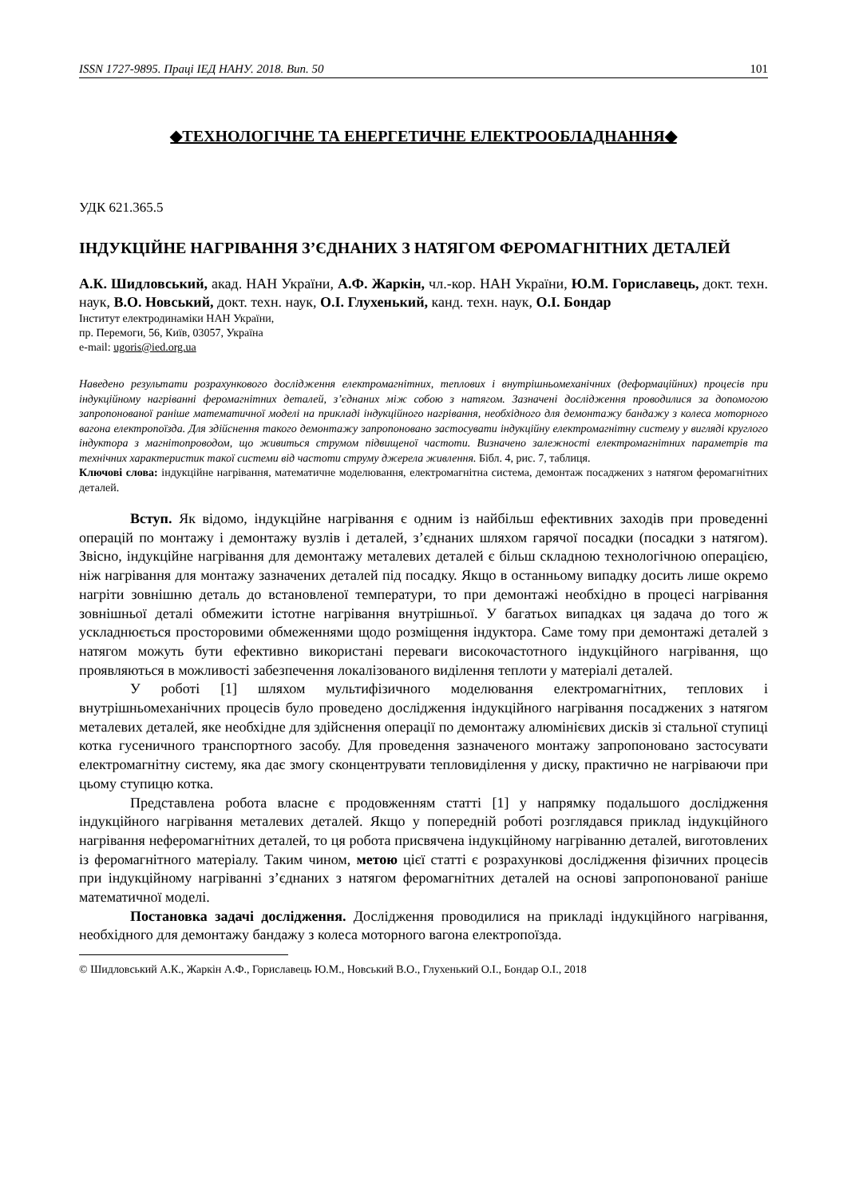ISSN 1727-9895. Праці ІЕД НАНУ. 2018. Вип. 50 101
◆ТЕХНОЛОГІЧНЕ ТА ЕНЕРГЕТИЧНЕ ЕЛЕКТРООБЛАДНАННЯ◆
УДК 621.365.5
ІНДУКЦІЙНЕ НАГРІВАННЯ З’ЄДНАНИХ З НАТЯГОМ ФЕРОМАГНІТНИХ ДЕТАЛЕЙ
А.К. Шидловський, акад. НАН України, А.Ф. Жаркін, чл.-кор. НАН України, Ю.М. Гориславець, докт. техн. наук, В.О. Новський, докт. техн. наук, О.І. Глухенький, канд. техн. наук, О.І. Бондар
Інститут електродинаміки НАН України,
пр. Перемоги, 56, Київ, 03057, Україна
e-mail: ugoris@ied.org.ua
Наведено результати розрахункового дослідження електромагнітних, теплових і внутрішньомеханічних (деформаційних) процесів при індукційному нагріванні феромагнітних деталей, з’єднаних між собою з натягом. Зазначені дослідження проводилися за допомогою запропонованої раніше математичної моделі на прикладі індукційного нагрівання, необхідного для демонтажу бандажу з колеса моторного вагона електропоїзда. Для здійснення такого демонтажу запропоновано застосувати індукційну електромагнітну систему у вигляді круглого індуктора з магнітопроводом, що живиться струмом підвищеної частоти. Визначено залежності електромагнітних параметрів та технічних характеристик такої системи від частоти струму джерела живлення. Бібл. 4, рис. 7, таблиця.
Ключові слова: індукційне нагрівання, математичне моделювання, електромагнітна система, демонтаж посаджених з натягом феромагнітних деталей.
Вступ. Як відомо, індукційне нагрівання є одним із найбільш ефективних заходів при проведенні операцій по монтажу і демонтажу вузлів і деталей, з’єднаних шляхом гарячої посадки (посадки з натягом). Звісно, індукційне нагрівання для демонтажу металевих деталей є більш складною технологічною операцією, ніж нагрівання для монтажу зазначених деталей під посадку. Якщо в останньому випадку досить лише окремо нагріти зовнішню деталь до встановленої температури, то при демонтажі необхідно в процесі нагрівання зовнішньої деталі обмежити істотне нагрівання внутрішньої. У багатьох випадках ця задача до того ж ускладнюється просторовими обмеженнями щодо розміщення індуктора. Саме тому при демонтажі деталей з натягом можуть бути ефективно використані переваги високочастотного індукційного нагрівання, що проявляються в можливості забезпечення локалізованого виділення теплоти у матеріалі деталей.
У роботі [1] шляхом мультифізичного моделювання електромагнітних, теплових і внутрішньомеханічних процесів було проведено дослідження індукційного нагрівання посаджених з натягом металевих деталей, яке необхідне для здійснення операції по демонтажу алюмінієвих дисків зі стальної ступиці котка гусеничного транспортного засобу. Для проведення зазначеного монтажу запропоновано застосувати електромагнітну систему, яка дає змогу сконцентрувати тепловиділення у диску, практично не нагріваючи при цьому ступицю котка.
Представлена робота власне є продовженням статті [1] у напрямку подальшого дослідження індукційного нагрівання металевих деталей. Якщо у попередній роботі розглядався приклад індукційного нагрівання неферомагнітних деталей, то ця робота присвячена індукційному нагріванню деталей, виготовлених із феромагнітного матеріалу. Таким чином, метою цієї статті є розрахункові дослідження фізичних процесів при індукційному нагріванні з’єднаних з натягом феромагнітних деталей на основі запропонованої раніше математичної моделі.
Постановка задачі дослідження. Дослідження проводилися на прикладі індукційного нагрівання, необхідного для демонтажу бандажу з колеса моторного вагона електропоїзда.
© Шидловський А.К., Жаркін А.Ф., Гориславець Ю.М., Новський В.О., Глухенький О.І., Бондар О.І., 2018